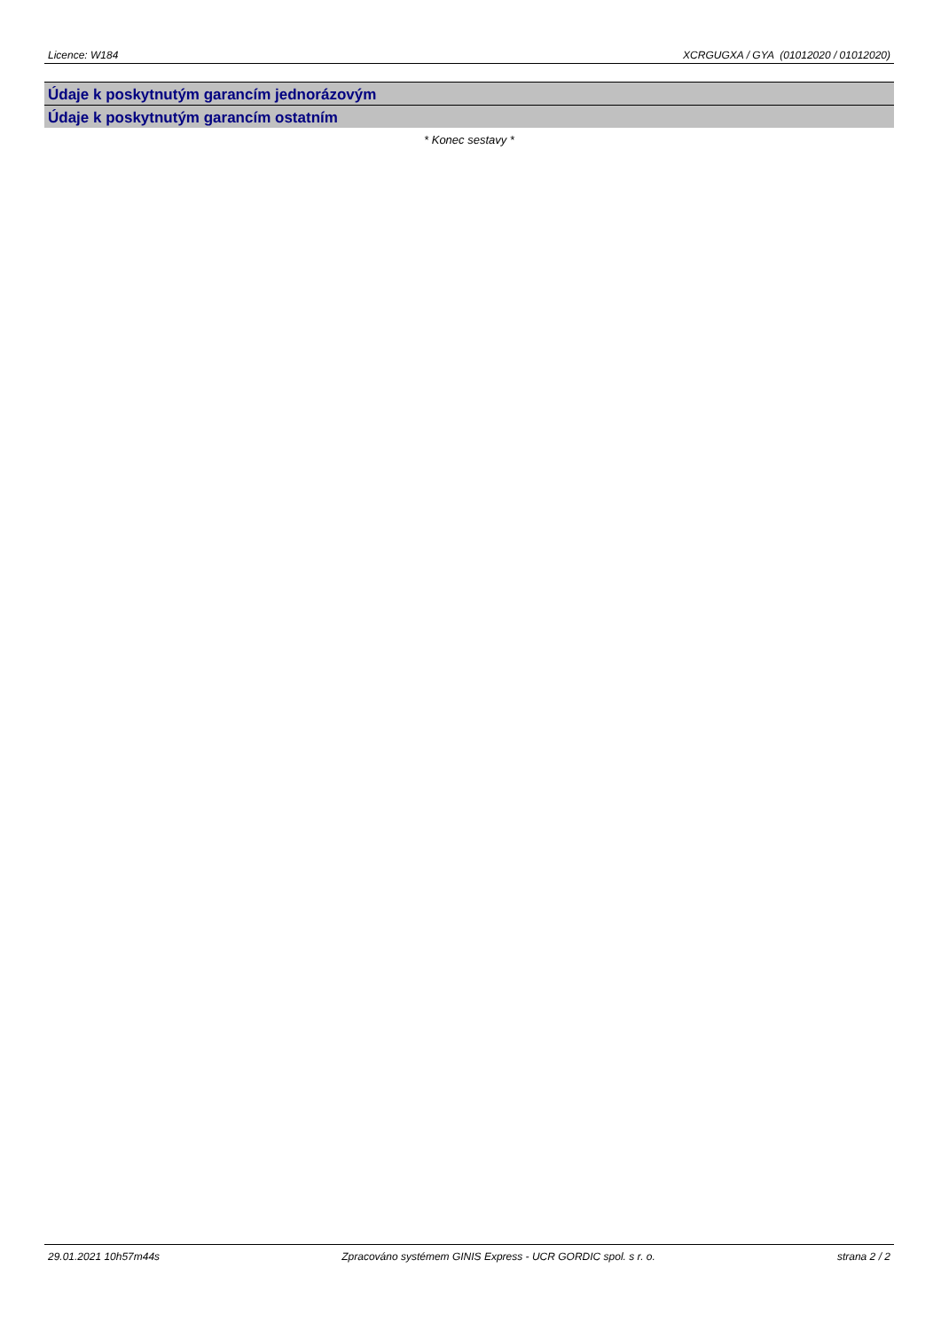Licence: W184 XCRGUGXA / GYA (01012020 / 01012020)
Údaje k poskytnutým garancím jednorázovým
Údaje k poskytnutým garancím ostatním
* Konec sestavy *
29.01.2021 10h57m44s Zpracováno systémem GINIS Express - UCR GORDIC spol. s r. o. strana 2 / 2